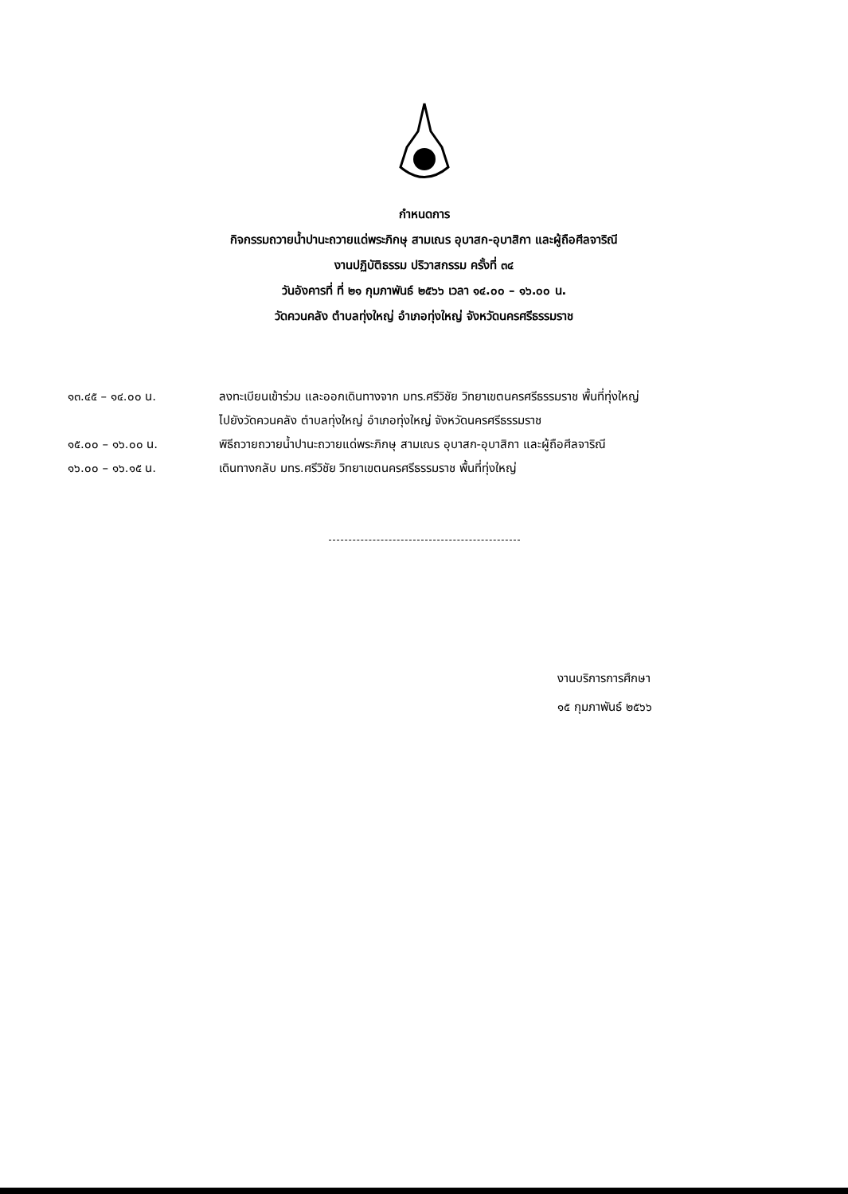กำหนดการ
กิจกรรมถวายน้ำปานะถวายแด่พระภิกษุ สามเณร อุบาสก-อุบาสิกา และผู้ถือศีลจาริณี
งานปฏิบัติธรรม ปริวาสกรรม ครั้งที่ ๓๔
วันอังคารที่ ที่ ๒๑ กุมภาพันธ์ ๒๕๖๖ เวลา ๑๔.๐๐ – ๑๖.๐๐ น.
วัดควนคลัง ตำบลทุ่งใหญ่ อำเภอทุ่งใหญ่ จังหวัดนครศรีธรรมราช
| ๑๓.๔๕ – ๑๔.๐๐ น. | ลงทะเบียนเข้าร่วม และออกเดินทางจาก มทร.ศรีวิชัย วิทยาเขตนครศรีธรรมราช พื้นที่ทุ่งใหญ่ ไปยังวัดควนคลัง ตำบลทุ่งใหญ่ อำเภอทุ่งใหญ่ จังหวัดนครศรีธรรมราช |
| ๑๕.๐๐ – ๑๖.๐๐ น. | พิธีถวายถวายน้ำปานะถวายแด่พระภิกษุ สามเณร อุบาสก-อุบาสิกา และผู้ถือศีลจาริณี |
| ๑๖.๐๐ – ๑๖.๑๕ น. | เดินทางกลับ มทร.ศรีวิชัย วิทยาเขตนครศรีธรรมราช พื้นที่ทุ่งใหญ่ |
งานบริการการศึกษา
๑๕ กุมภาพันธ์ ๒๕๖๖